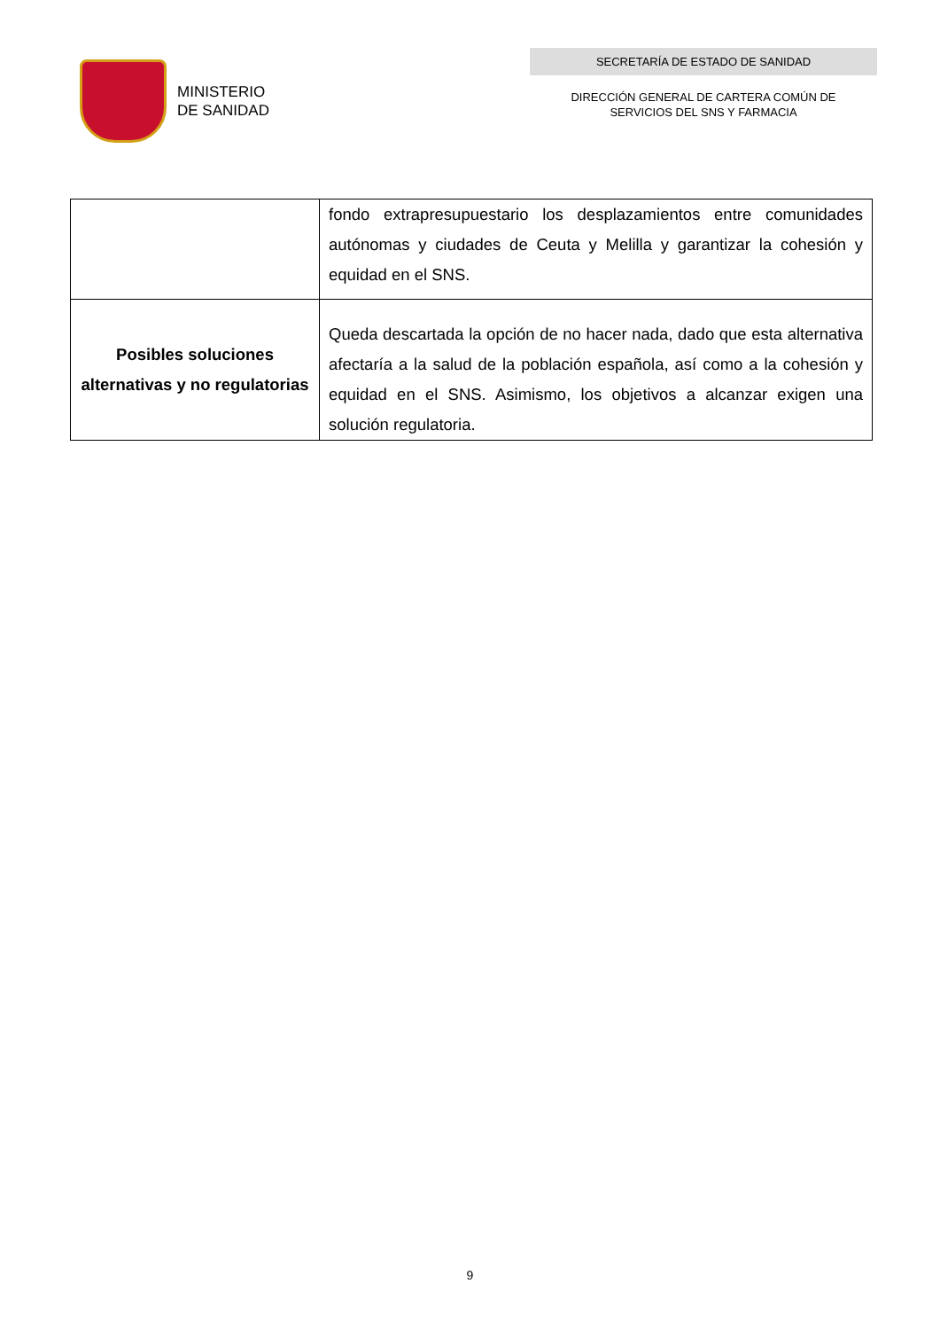MINISTERIO
DE SANIDAD
SECRETARÍA DE ESTADO DE SANIDAD
DIRECCIÓN GENERAL DE CARTERA COMÚN DE
SERVICIOS DEL SNS Y FARMACIA
| | fondo extrapresupuestario los desplazamientos entre comunidades autónomas y ciudades de Ceuta y Melilla y garantizar la cohesión y equidad en el SNS. |
| Posibles soluciones alternativas y no regulatorias | Queda descartada la opción de no hacer nada, dado que esta alternativa afectaría a la salud de la población española, así como a la cohesión y equidad en el SNS. Asimismo, los objetivos a alcanzar exigen una solución regulatoria. |
9